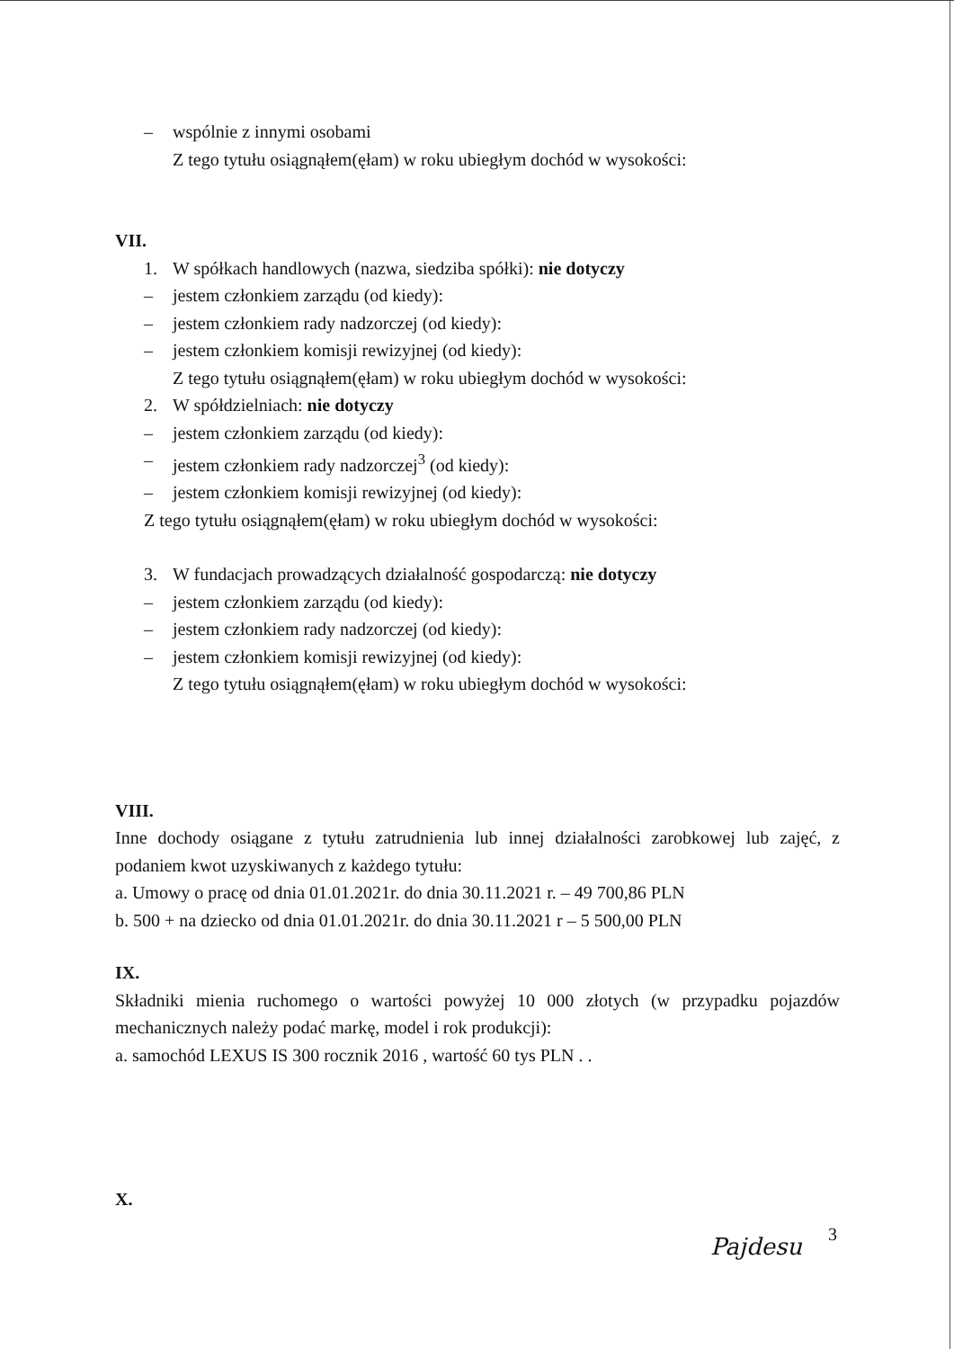– wspólnie z innymi osobami
Z tego tytułu osiągnąłem(ęłam) w roku ubiegłym dochód w wysokości:
VII.
1. W spółkach handlowych (nazwa, siedziba spółki): nie dotyczy
– jestem członkiem zarządu (od kiedy):
– jestem członkiem rady nadzorczej (od kiedy):
– jestem członkiem komisji rewizyjnej (od kiedy):
Z tego tytułu osiągnąłem(ęłam) w roku ubiegłym dochód w wysokości:
2. W spółdzielniach: nie dotyczy
– jestem członkiem zarządu (od kiedy):
– jestem członkiem rady nadzorczej<sup>3</sup> (od kiedy):
– jestem członkiem komisji rewizyjnej (od kiedy):
Z tego tytułu osiągnąłem(ęłam) w roku ubiegłym dochód w wysokości:
3. W fundacjach prowadzących działalność gospodarczą: nie dotyczy
– jestem członkiem zarządu (od kiedy):
– jestem członkiem rady nadzorczej (od kiedy):
– jestem członkiem komisji rewizyjnej (od kiedy):
Z tego tytułu osiągnąłem(ęłam) w roku ubiegłym dochód w wysokości:
VIII.
Inne dochody osiągane z tytułu zatrudnienia lub innej działalności zarobkowej lub zajęć, z podaniem kwot uzyskiwanych z każdego tytułu:
a. Umowy o pracę od dnia 01.01.2021r. do dnia 30.11.2021 r. – 49 700,86 PLN
b. 500 + na dziecko od dnia 01.01.2021r. do dnia 30.11.2021 r – 5 500,00 PLN
IX.
Składniki mienia ruchomego o wartości powyżej 10 000 złotych (w przypadku pojazdów mechanicznych należy podać markę, model i rok produkcji):
a. samochód LEXUS IS 300 rocznik 2016 , wartość 60 tys PLN . .
X.
Pajdesu 3